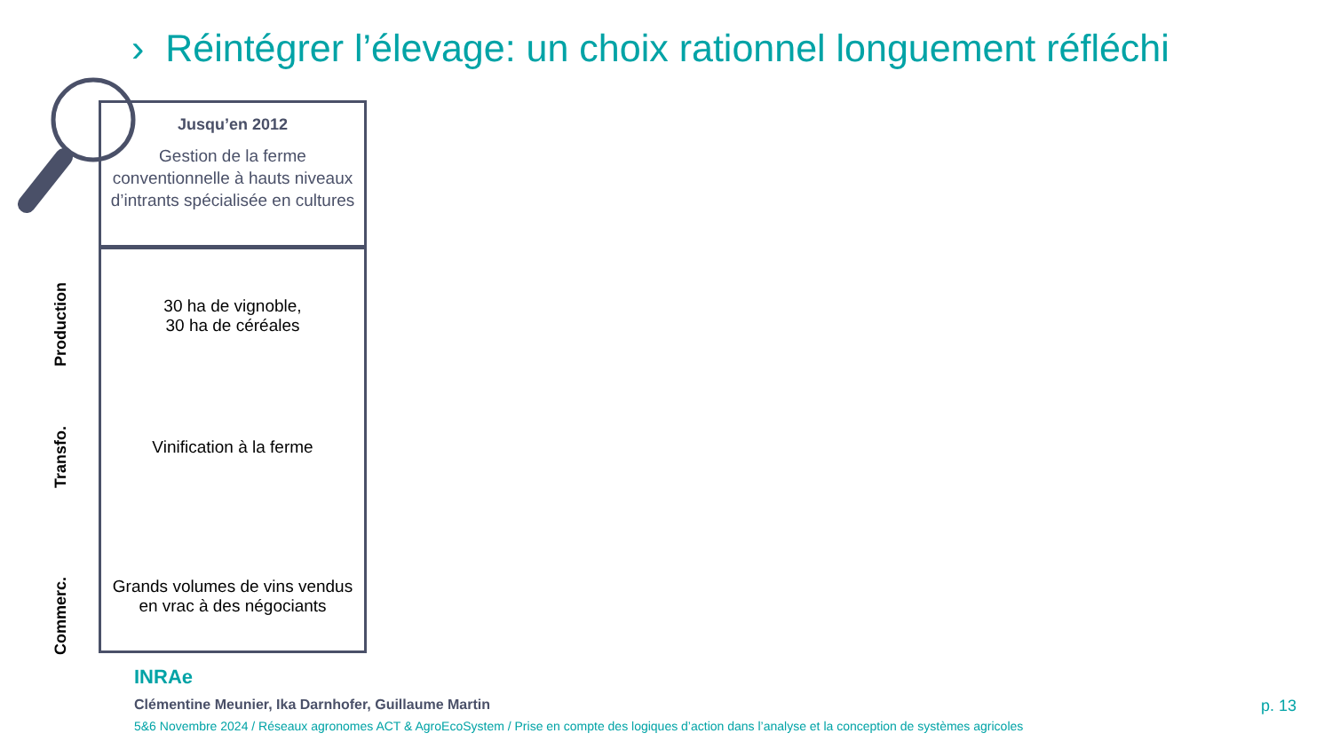› Réintégrer l’élevage: un choix rationnel longuement réfléchi
Jusqu’en 2012
Gestion de la ferme conventionnelle à hauts niveaux d’intrants spécialisée en cultures
30 ha de vignoble,
30 ha de céréales
Vinification à la ferme
Grands volumes de vins vendus en vrac à des négociants
Production
Transfo.
Commerc.
INRAe
Clémentine Meunier, Ika Darnhofer, Guillaume Martin
5&6 Novembre 2024 / Réseaux agronomes ACT & AgroEcoSystem / Prise en compte des logiques d’action dans l’analyse et la conception de systèmes agricoles
p. 13